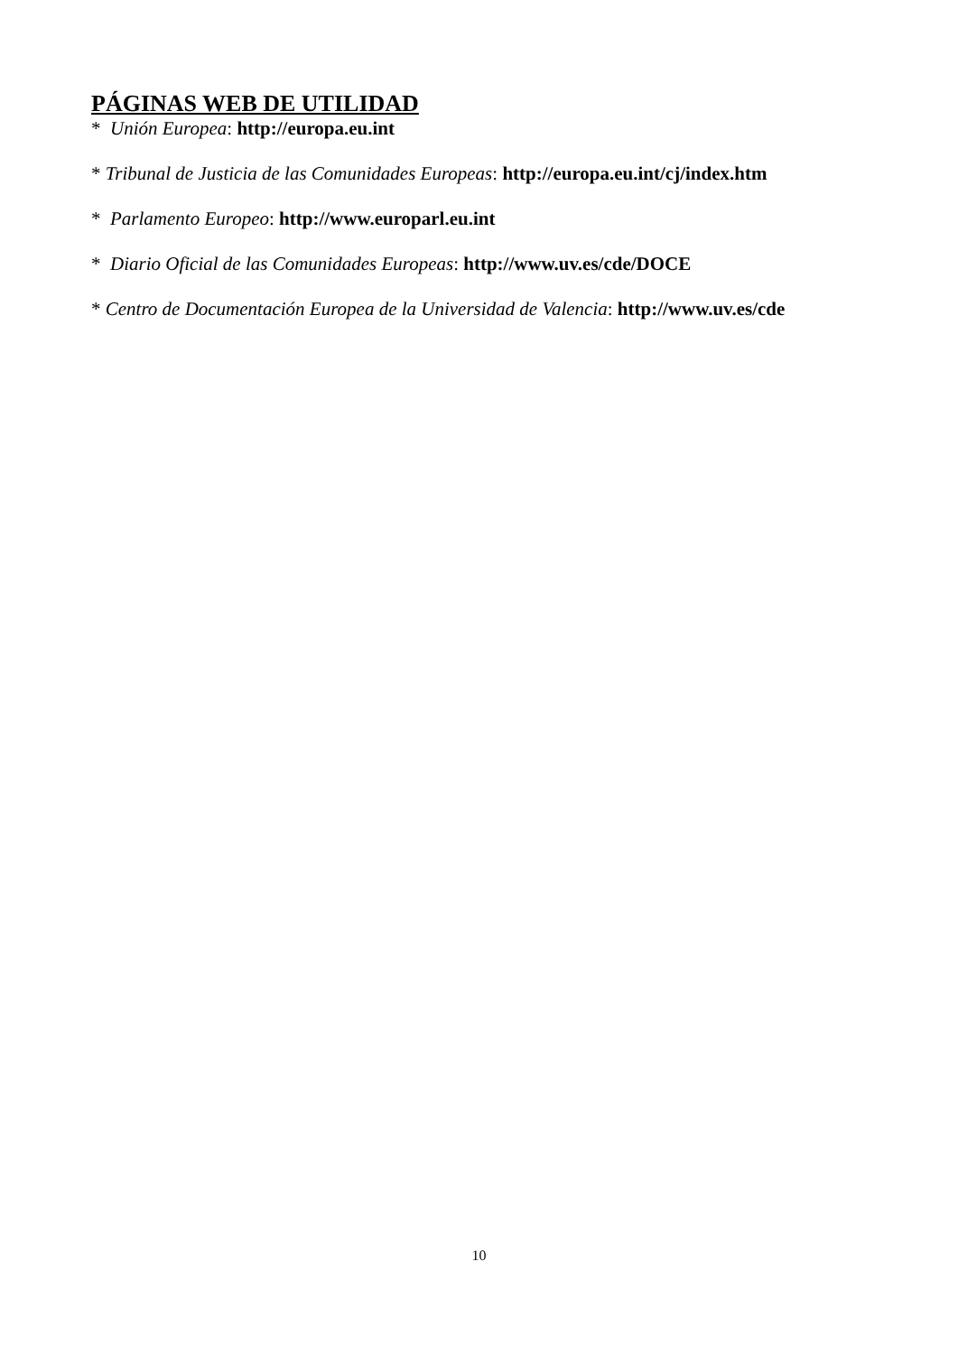PÁGINAS WEB DE UTILIDAD
* Unión Europea: http://europa.eu.int
* Tribunal de Justicia de las Comunidades Europeas: http://europa.eu.int/cj/index.htm
* Parlamento Europeo: http://www.europarl.eu.int
* Diario Oficial de las Comunidades Europeas: http://www.uv.es/cde/DOCE
* Centro de Documentación Europea de la Universidad de Valencia: http://www.uv.es/cde
10